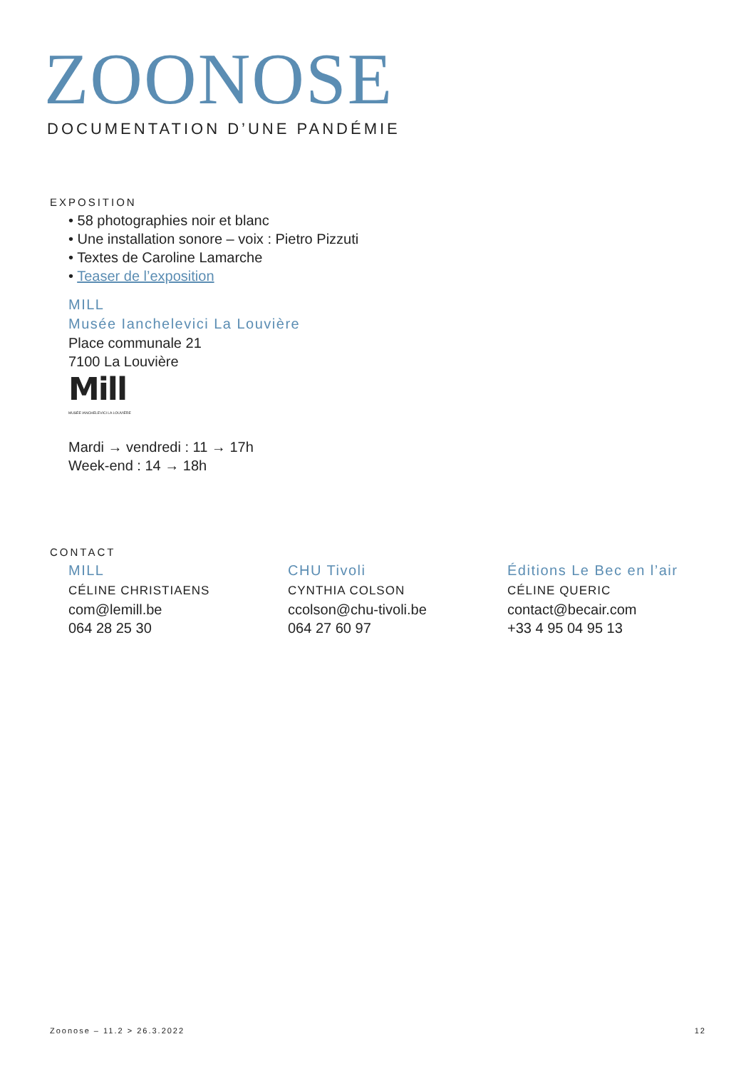ZOONOSE
DOCUMENTATION D’UNE PANDÉMIE
EXPOSITION
• 58 photographies noir et blanc
• Une installation sonore – voix : Pietro Pizzuti
• Textes de Caroline Lamarche
• Teaser de l’exposition
MILL
Musée Ianchelevici La Louvière
Place communale 21
7100 La Louvière
Mill
MUSÉE IANCHELEVICI LA LOUVIÈRE
Mardi → vendredi : 11 → 17h
Week-end : 14 → 18h
CONTACT
MILL
CÉLINE CHRISTIAENS
com@lemill.be
064 28 25 30
CHU Tivoli
CYNTHIA COLSON
ccolson@chu-tivoli.be
064 27 60 97
Éditions Le Bec en l’air
CÉLINE QUERIC
contact@becair.com
+33 4 95 04 95 13
Zoonose – 11.2 > 26.3.2022 12